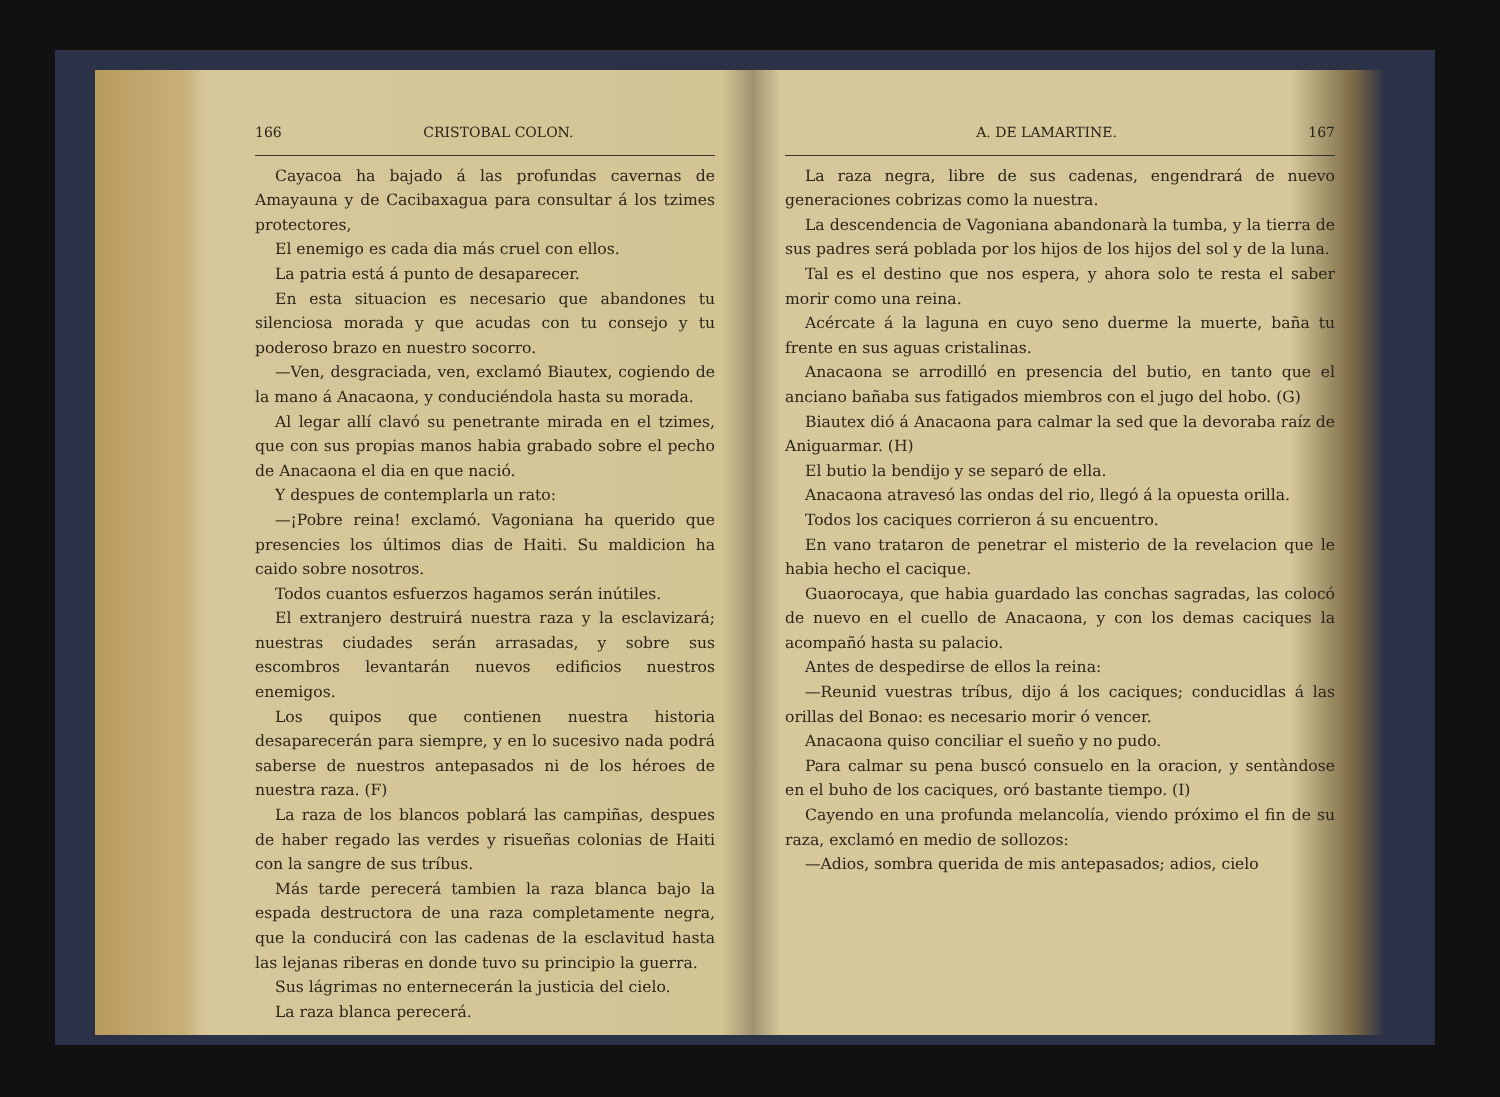166 CRISTOBAL COLON.
Cayacoa ha bajado á las profundas cavernas de Amayauna y de Cacibaxagua para consultar á los tzimes protectores,
El enemigo es cada dia más cruel con ellos.
La patria está á punto de desaparecer.
En esta situacion es necesario que abandones tu silenciosa morada y que acudas con tu consejo y tu poderoso brazo en nuestro socorro.
—Ven, desgraciada, ven, exclamó Biautex, cogiendo de la mano á Anacaona, y conduciéndola hasta su morada.
Al legar allí clavó su penetrante mirada en el tzimes, que con sus propias manos habia grabado sobre el pecho de Anacaona el dia en que nació.
Y despues de contemplarla un rato:
—¡Pobre reina! exclamó. Vagoniana ha querido que presencies los últimos dias de Haiti. Su maldicion ha caido sobre nosotros.
Todos cuantos esfuerzos hagamos serán inútiles.
El extranjero destruirá nuestra raza y la esclavizará; nuestras ciudades serán arrasadas, y sobre sus escombros levantarán nuevos edificios nuestros enemigos.
Los quipos que contienen nuestra historia desaparecerán para siempre, y en lo sucesivo nada podrá saberse de nuestros antepasados ni de los héroes de nuestra raza. (F)
La raza de los blancos poblará las campiñas, despues de haber regado las verdes y risueñas colonias de Haiti con la sangre de sus tríbus.
Más tarde perecerá tambien la raza blanca bajo la espada destructora de una raza completamente negra, que la conducirá con las cadenas de la esclavitud hasta las lejanas riberas en donde tuvo su principio la guerra.
Sus lágrimas no enternecerán la justicia del cielo.
La raza blanca perecerá.
A. DE LAMARTINE. 167
La raza negra, libre de sus cadenas, engendrará de nuevo generaciones cobrizas como la nuestra.
La descendencia de Vagoniana abandonarà la tumba, y la tierra de sus padres será poblada por los hijos de los hijos del sol y de la luna.
Tal es el destino que nos espera, y ahora solo te resta el saber morir como una reina.
Acércate á la laguna en cuyo seno duerme la muerte, baña tu frente en sus aguas cristalinas.
Anacaona se arrodilló en presencia del butio, en tanto que el anciano bañaba sus fatigados miembros con el jugo del hobo. (G)
Biautex dió á Anacaona para calmar la sed que la devoraba raíz de Aniguarmar. (H)
El butio la bendijo y se separó de ella.
Anacaona atravesó las ondas del rio, llegó á la opuesta orilla.
Todos los caciques corrieron á su encuentro.
En vano trataron de penetrar el misterio de la revelacion que le habia hecho el cacique.
Guaorocaya, que habia guardado las conchas sagradas, las colocó de nuevo en el cuello de Anacaona, y con los demas caciques la acompañó hasta su palacio.
Antes de despedirse de ellos la reina:
—Reunid vuestras tríbus, dijo á los caciques; conducidlas á las orillas del Bonao: es necesario morir ó vencer.
Anacaona quiso conciliar el sueño y no pudo.
Para calmar su pena buscó consuelo en la oracion, y sentàndose en el buho de los caciques, oró bastante tiempo. (I)
Cayendo en una profunda melancolía, viendo próximo el fin de su raza, exclamó en medio de sollozos:
—Adios, sombra querida de mis antepasados; adios, cielo